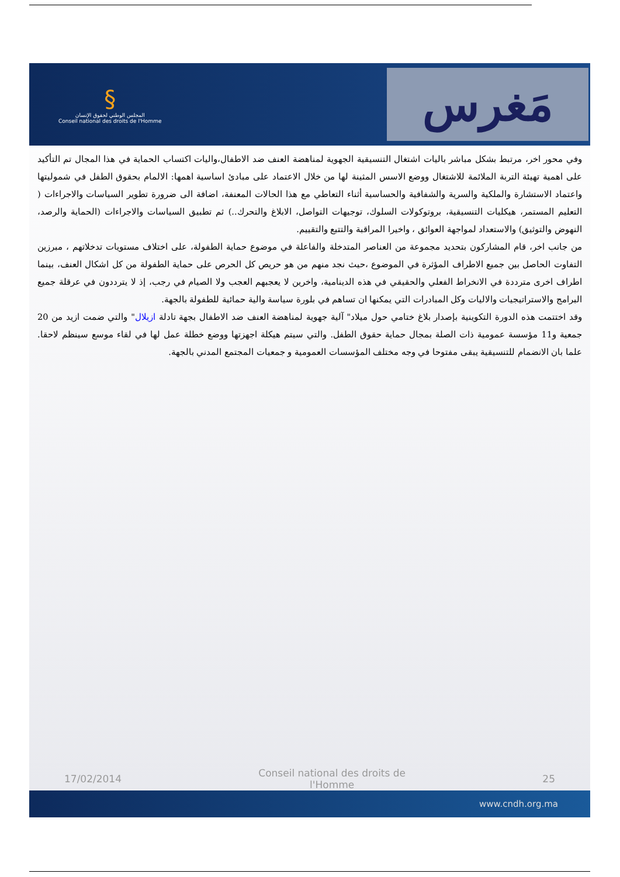§
المجلس الوطني لحقوق الإنسان
Conseil national des droits de l'Homme
مَغرس
وفي محور اخر، مرتبط بشكل مباشر باليات اشتغال التنسيقية الجهوية لمناهضة العنف ضد الاطفال،واليات اكتساب الحماية في هذا المجال تم التأكيد على اهمية تهيئة التربة الملائمة للاشتغال ووضع الاسس المثينة لها من خلال الاعتماد على مبادئ اساسية اهمها: الالمام بحقوق الطفل في شموليتها واعتماد الاستشارة والملكية والسرية والشفافية والحساسية أثناء التعاطي مع هذا الحالات المعنفة، اضافة الى ضرورة تطوير السياسات والاجراءات ( التعليم المستمر، هيكليات التنسيقية، بروتوكولات السلوك، توجيهات التواصل، الابلاغ والتحرك..) ثم تطبيق السياسات والاجراءات (الحماية والرصد، النهوض والتوثيق) والاستعداد لمواجهة العوائق ، واخيرا المراقبة والتتبع والتقييم.
من جانب اخر، قام المشاركون بتحديد مجموعة من العناصر المتدخلة والفاعلة في موضوع حماية الطفولة، على اختلاف مستويات تدخلاتهم ، مبرزين التفاوت الحاصل بين جميع الاطراف المؤثرة في الموضوع ،حيث نجد منهم من هو حريص كل الحرص على حماية الطفولة من كل اشكال العنف، بينما اطراف اخرى مترددة في الانخراط الفعلي والحقيقي في هذه الدينامية، واخرين لا يعجبهم العجب ولا الصيام في رجب، إذ لا يترددون في عرقلة جميع البرامج والاستراتيجيات والاليات وكل المبادرات التي يمكنها ان تساهم في بلورة سياسة والية حمائية للطفولة بالجهة.
وقد اختتمت هذه الدورة التكوينية بإصدار بلاغ ختامي حول ميلاد" آلية جهوية لمناهضة العنف ضد الاطفال بجهة تادلة ازيلال" والتي ضمت ازيد من 20 جمعية و11 مؤسسة عمومية ذات الصلة بمجال حماية حقوق الطفل. والتي سيتم هيكلة اجهزتها ووضع خطلة عمل لها في لقاء موسع سينظم لاحقا. علما بان الانضمام للتنسيقية يبقى مفتوحا في وجه مختلف المؤسسات العمومية و جمعيات المجتمع المدني بالجهة.
17/02/2014 Conseil national des droits de l'Homme 25
www.cndh.org.ma